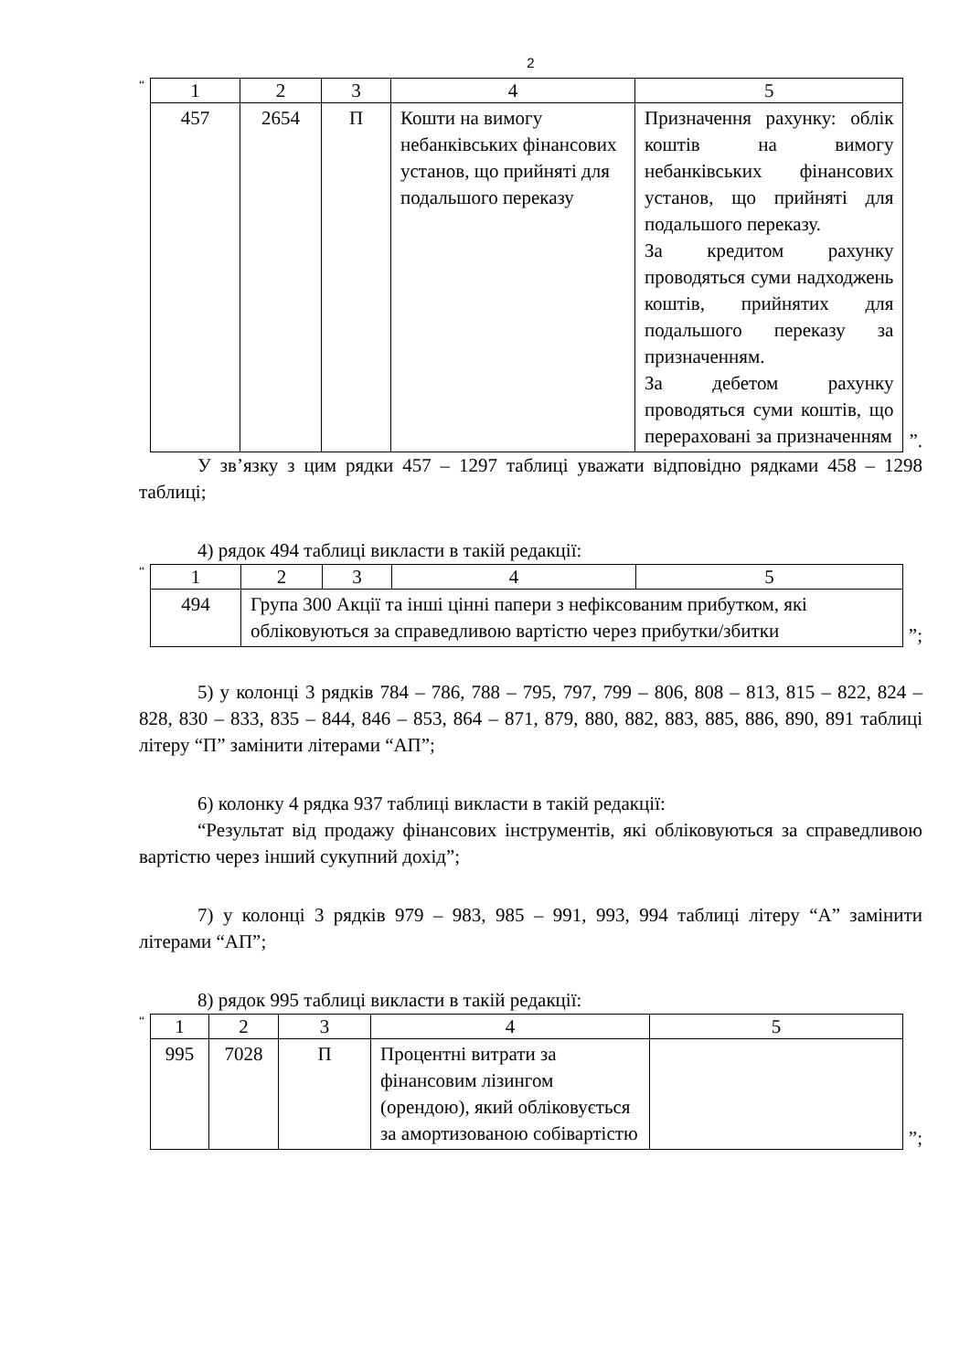2
“
| 1 | 2 | 3 | 4 | 5 |
| --- | --- | --- | --- | --- |
| 457 | 2654 | П | Кошти на вимогу небанківських фінансових установ, що прийняті для подальшого переказу | Призначення рахунку: облік коштів на вимогу небанківських фінансових установ, що прийняті для подальшого переказу. За кредитом рахунку проводяться суми надходжень коштів, прийнятих для подальшого переказу за призначенням. За дебетом рахунку проводяться суми коштів, що перераховані за призначенням |
”.
У зв’язку з цим рядки 457 – 1297 таблиці уважати відповідно рядками 458 – 1298 таблиці;
4) рядок 494 таблиці викласти в такій редакції:
“
| 1 | 2 | 3 | 4 | 5 |
| --- | --- | --- | --- | --- |
| 494 | Група 300 Акції та інші цінні папери з нефіксованим прибутком, які обліковуються за справедливою вартістю через прибутки/збитки | | | |
”;
5) у колонці 3 рядків 784 – 786, 788 – 795, 797, 799 – 806, 808 – 813, 815 – 822, 824 – 828, 830 – 833, 835 – 844, 846 – 853, 864 – 871, 879, 880, 882, 883, 885, 886, 890, 891 таблиці літеру “П” замінити літерами “АП”;
6) колонку 4 рядка 937 таблиці викласти в такій редакції:
“Результат від продажу фінансових інструментів, які обліковуються за справедливою вартістю через інший сукупний дохід”;
7) у колонці 3 рядків 979 – 983, 985 – 991, 993, 994 таблиці літеру “А” замінити літерами “АП”;
8) рядок 995 таблиці викласти в такій редакції:
“
| 1 | 2 | 3 | 4 | 5 |
| --- | --- | --- | --- | --- |
| 995 | 7028 | П | Процентні витрати за фінансовим лізингом (орендою), який обліковується за амортизованою собівартістю | |
”;